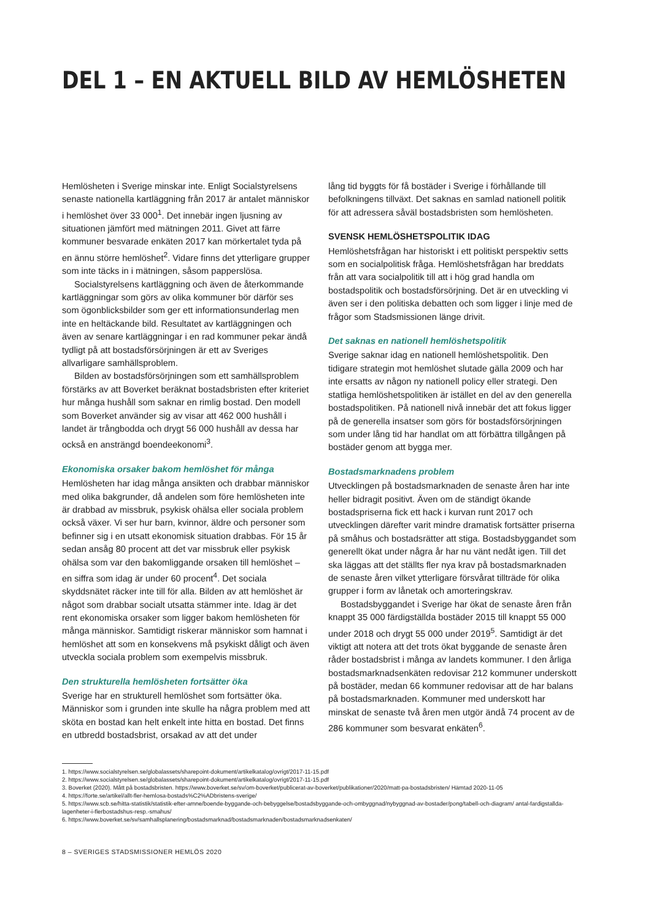DEL 1 – EN AKTUELL BILD AV HEMLÖSHETEN
Hemlösheten i Sverige minskar inte. Enligt Socialstyrelsens senaste nationella kartläggning från 2017 är antalet människor i hemlöshet över 33 000<sup>1</sup>. Det innebär ingen ljusning av situationen jämfört med mätningen 2011. Givet att färre kommuner besvarade enkäten 2017 kan mörkertalet tyda på en ännu större hemlöshet<sup>2</sup>. Vidare finns det ytterligare grupper som inte täcks in i mätningen, såsom papperslösa.
Socialstyrelsens kartläggning och även de återkommande kartläggningar som görs av olika kommuner bör därför ses som ögonblicksbilder som ger ett informationsunderlag men inte en heltäckande bild. Resultatet av kartläggningen och även av senare kartläggningar i en rad kommuner pekar ändå tydligt på att bostadsförsörjningen är ett av Sveriges allvarligare samhällsproblem.
Bilden av bostadsförsörjningen som ett samhällsproblem förstärks av att Boverket beräknat bostadsbristen efter kriteriet hur många hushåll som saknar en rimlig bostad. Den modell som Boverket använder sig av visar att 462 000 hushåll i landet är trångbodda och drygt 56 000 hushåll av dessa har också en ansträngd boendeekonomi<sup>3</sup>.
Ekonomiska orsaker bakom hemlöshet för många
Hemlösheten har idag många ansikten och drabbar människor med olika bakgrunder, då andelen som före hemlösheten inte är drabbad av missbruk, psykisk ohälsa eller sociala problem också växer. Vi ser hur barn, kvinnor, äldre och personer som befinner sig i en utsatt ekonomisk situation drabbas. För 15 år sedan ansåg 80 procent att det var missbruk eller psykisk ohälsa som var den bakomliggande orsaken till hemlöshet – en siffra som idag är under 60 procent<sup>4</sup>. Det sociala skyddsnätet räcker inte till för alla. Bilden av att hemlöshet är något som drabbar socialt utsatta stämmer inte. Idag är det rent ekonomiska orsaker som ligger bakom hemlösheten för många människor. Samtidigt riskerar människor som hamnat i hemlöshet att som en konsekvens må psykiskt dåligt och även utveckla sociala problem som exempelvis missbruk.
Den strukturella hemlösheten fortsätter öka
Sverige har en strukturell hemlöshet som fortsätter öka. Människor som i grunden inte skulle ha några problem med att sköta en bostad kan helt enkelt inte hitta en bostad. Det finns en utbredd bostadsbrist, orsakad av att det under
lång tid byggts för få bostäder i Sverige i förhållande till befolkningens tillväxt. Det saknas en samlad nationell politik för att adressera såväl bostadsbristen som hemlösheten.
SVENSK HEMLÖSHETSPOLITIK IDAG
Hemlöshetsfrågan har historiskt i ett politiskt perspektiv setts som en socialpolitisk fråga. Hemlöshetsfrågan har breddats från att vara socialpolitik till att i hög grad handla om bostadspolitik och bostadsförsörjning. Det är en utveckling vi även ser i den politiska debatten och som ligger i linje med de frågor som Stadsmissionen länge drivit.
Det saknas en nationell hemlöshetspolitik
Sverige saknar idag en nationell hemlöshetspolitik. Den tidigare strategin mot hemlöshet slutade gälla 2009 och har inte ersatts av någon ny nationell policy eller strategi. Den statliga hemlöshetspolitiken är istället en del av den generella bostadspolitiken. På nationell nivå innebär det att fokus ligger på de generella insatser som görs för bostadsförsörjningen som under lång tid har handlat om att förbättra tillgången på bostäder genom att bygga mer.
Bostadsmarknadens problem
Utvecklingen på bostadsmarknaden de senaste åren har inte heller bidragit positivt. Även om de ständigt ökande bostadspriserna fick ett hack i kurvan runt 2017 och utvecklingen därefter varit mindre dramatisk fortsätter priserna på småhus och bostadsrätter att stiga. Bostadsbyggandet som generellt ökat under några år har nu vänt nedåt igen. Till det ska läggas att det ställts fler nya krav på bostadsmarknaden de senaste åren vilket ytterligare försvårat tillträde för olika grupper i form av lånetak och amorteringskrav.
Bostadsbyggandet i Sverige har ökat de senaste åren från knappt 35 000 färdigställda bostäder 2015 till knappt 55 000 under 2018 och drygt 55 000 under 2019<sup>5</sup>. Samtidigt är det viktigt att notera att det trots ökat byggande de senaste åren råder bostadsbrist i många av landets kommuner. I den årliga bostadsmarknadsenkäten redovisar 212 kommuner underskott på bostäder, medan 66 kommuner redovisar att de har balans på bostadsmarknaden. Kommuner med underskott har minskat de senaste två åren men utgör ändå 74 procent av de 286 kommuner som besvarat enkäten<sup>6</sup>.
1. https://www.socialstyrelsen.se/globalassets/sharepoint-dokument/artikelkatalog/ovrigt/2017-11-15.pdf
2. https://www.socialstyrelsen.se/globalassets/sharepoint-dokument/artikelkatalog/ovrigt/2017-11-15.pdf
3. Boverket (2020). Mått på bostadsbristen. https://www.boverket.se/sv/om-boverket/publicerat-av-boverket/publikationer/2020/matt-pa-bostadsbristen/ Hämtad 2020-11-05
4. https://forte.se/artikel/allt-fler-hemlosa-bostads%C2%ADbristens-sverige/
5. https://www.scb.se/hitta-statistik/statistik-efter-amne/boende-byggande-och-bebyggelse/bostadsbyggande-och-ombyggnad/nybyggnad-av-bostader/pong/tabell-och-diagram/ antal-fardigstallda-lagenheter-i-flerbostadshus-resp.-smahus/
6. https://www.boverket.se/sv/samhallsplanering/bostadsmarknad/bostadsmarknaden/bostadsmarknadsenkaten/
8 – SVERIGES STADSMISSIONER HEMLÖS 2020